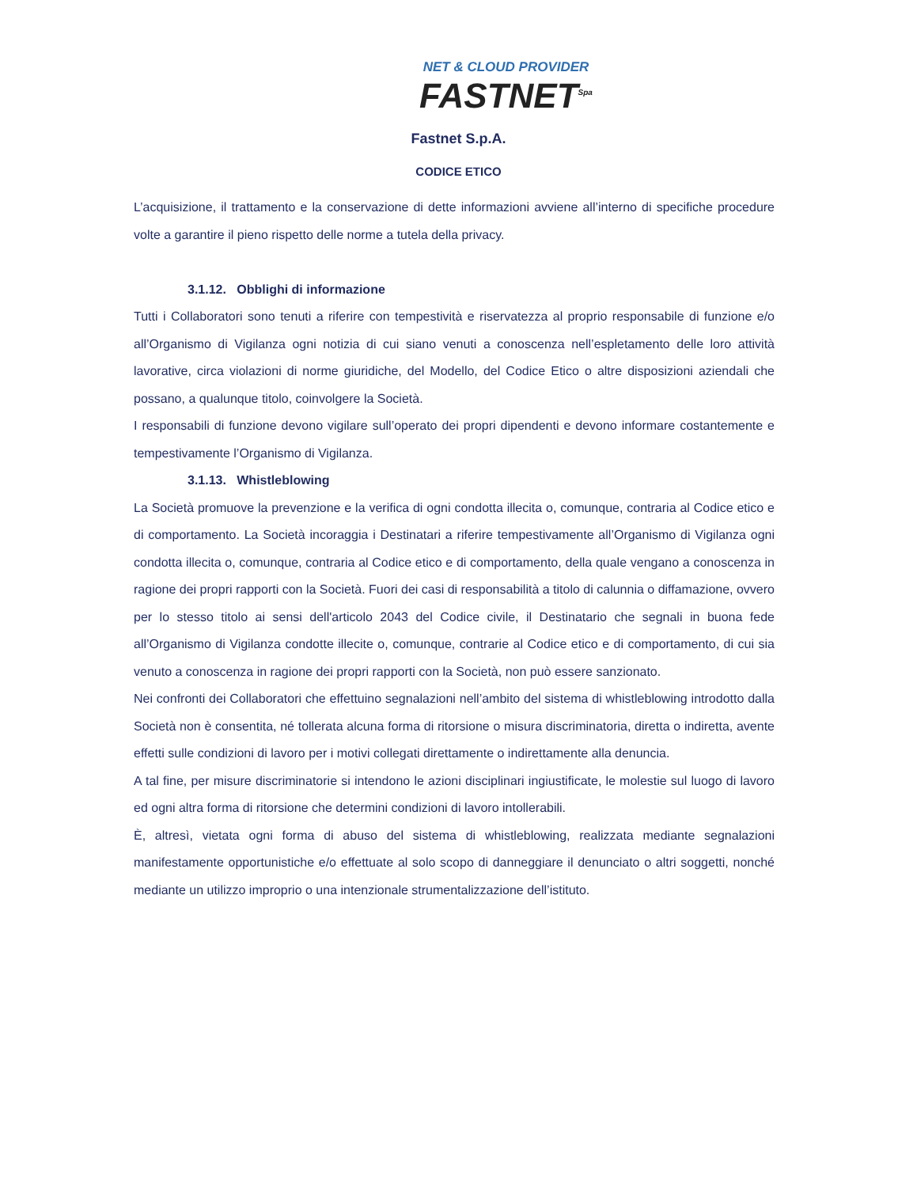NET & CLOUD PROVIDER
FASTNET<sup>Spa</sup>
Fastnet S.p.A.
CODICE ETICO
L’acquisizione, il trattamento e la conservazione di dette informazioni avviene all’interno di specifiche procedure volte a garantire il pieno rispetto delle norme a tutela della privacy.
3.1.12. Obblighi di informazione
Tutti i Collaboratori sono tenuti a riferire con tempestività e riservatezza al proprio responsabile di funzione e/o all’Organismo di Vigilanza ogni notizia di cui siano venuti a conoscenza nell’espletamento delle loro attività lavorative, circa violazioni di norme giuridiche, del Modello, del Codice Etico o altre disposizioni aziendali che possano, a qualunque titolo, coinvolgere la Società.
I responsabili di funzione devono vigilare sull’operato dei propri dipendenti e devono informare costantemente e tempestivamente l’Organismo di Vigilanza.
3.1.13. Whistleblowing
La Società promuove la prevenzione e la verifica di ogni condotta illecita o, comunque, contraria al Codice etico e di comportamento. La Società incoraggia i Destinatari a riferire tempestivamente all’Organismo di Vigilanza ogni condotta illecita o, comunque, contraria al Codice etico e di comportamento, della quale vengano a conoscenza in ragione dei propri rapporti con la Società. Fuori dei casi di responsabilità a titolo di calunnia o diffamazione, ovvero per lo stesso titolo ai sensi dell'articolo 2043 del Codice civile, il Destinatario che segnali in buona fede all’Organismo di Vigilanza condotte illecite o, comunque, contrarie al Codice etico e di comportamento, di cui sia venuto a conoscenza in ragione dei propri rapporti con la Società, non può essere sanzionato.
Nei confronti dei Collaboratori che effettuino segnalazioni nell’ambito del sistema di whistleblowing introdotto dalla Società non è consentita, né tollerata alcuna forma di ritorsione o misura discriminatoria, diretta o indiretta, avente effetti sulle condizioni di lavoro per i motivi collegati direttamente o indirettamente alla denuncia.
A tal fine, per misure discriminatorie si intendono le azioni disciplinari ingiustificate, le molestie sul luogo di lavoro ed ogni altra forma di ritorsione che determini condizioni di lavoro intollerabili.
È, altresì, vietata ogni forma di abuso del sistema di whistleblowing, realizzata mediante segnalazioni manifestamente opportunistiche e/o effettuate al solo scopo di danneggiare il denunciato o altri soggetti, nonché mediante un utilizzo improprio o una intenzionale strumentalizzazione dell’istituto.